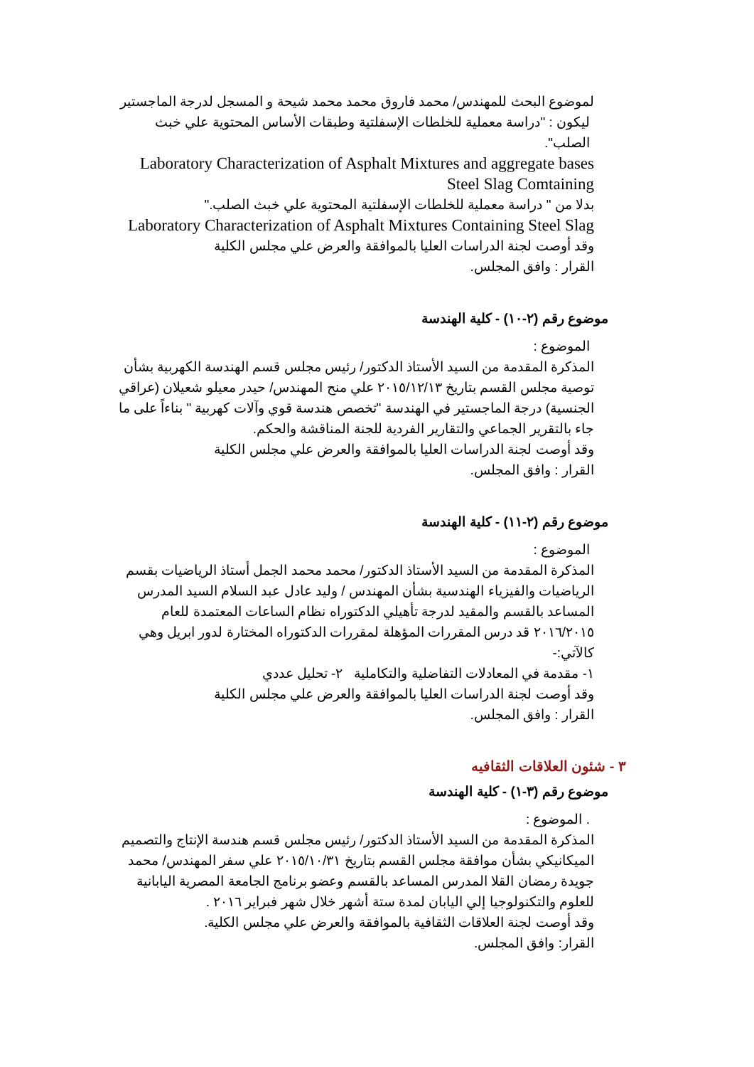لموضوع البحث للمهندس/ محمد فاروق محمد محمد شيحة و المسجل لدرجة الماجستير
ليكون : "دراسة معملية للخلطات الإسفلتية وطبقات الأساس المحتوية علي خبث الصلب".
Laboratory Characterization of Asphalt Mixtures and aggregate bases Steel Slag Comtaining
بدلا من " دراسة معملية للخلطات الإسفلتية المحتوية علي خبث الصلب."
Laboratory Characterization of Asphalt Mixtures Containing Steel Slag
وقد أوصت لجنة الدراسات العليا بالموافقة والعرض علي مجلس الكلية
القرار : وافق المجلس.
موضوع رقم (٢-١٠) - كلية الهندسة
الموضوع :
المذكرة المقدمة من السيد الأستاذ الدكتور/ رئيس مجلس قسم الهندسة الكهربية بشأن توصية مجلس القسم بتاريخ ٢٠١٥/١٢/١٣ علي منح المهندس/ حيدر معيلو شعيلان (عراقي الجنسية) درجة الماجستير في الهندسة "تخصص هندسة قوي وآلات كهربية " بناءاً على ما جاء بالتقرير الجماعي والتقارير الفردية للجنة المناقشة والحكم.
وقد أوصت لجنة الدراسات العليا بالموافقة والعرض علي مجلس الكلية
القرار : وافق المجلس.
موضوع رقم (٢-١١) - كلية الهندسة
الموضوع :
المذكرة المقدمة من السيد الأستاذ الدكتور/ محمد محمد الجمل أستاذ الرياضيات بقسم الرياضيات والفيزياء الهندسية بشأن المهندس / وليد عادل عبد السلام السيد المدرس المساعد بالقسم والمقيد لدرجة تأهيلي الدكتوراه نظام الساعات المعتمدة للعام ٢٠١٦/٢٠١٥ قد درس المقررات المؤهلة لمقررات الدكتوراه المختارة لدور ابريل وهي كالآتي:-
١- مقدمة في المعادلات التفاضلية والتكاملية ٢- تحليل عددي
وقد أوصت لجنة الدراسات العليا بالموافقة والعرض علي مجلس الكلية
القرار : وافق المجلس.
٣ - شئون العلاقات الثقافيه
موضوع رقم (٣-١) - كلية الهندسة
. الموضوع :
المذكرة المقدمة من السيد الأستاذ الدكتور/ رئيس مجلس قسم هندسة الإنتاج والتصميم الميكانيكي بشأن موافقة مجلس القسم بتاريخ ٢٠١٥/١٠/٣١ علي سفر المهندس/ محمد جويدة رمضان القلا المدرس المساعد بالقسم وعضو برنامج الجامعة المصرية اليابانية للعلوم والتكنولوجيا إلي اليابان لمدة ستة أشهر خلال شهر فبراير ٢٠١٦ .
وقد أوصت لجنة العلاقات الثقافية بالموافقة والعرض علي مجلس الكلية.
القرار: وافق المجلس.